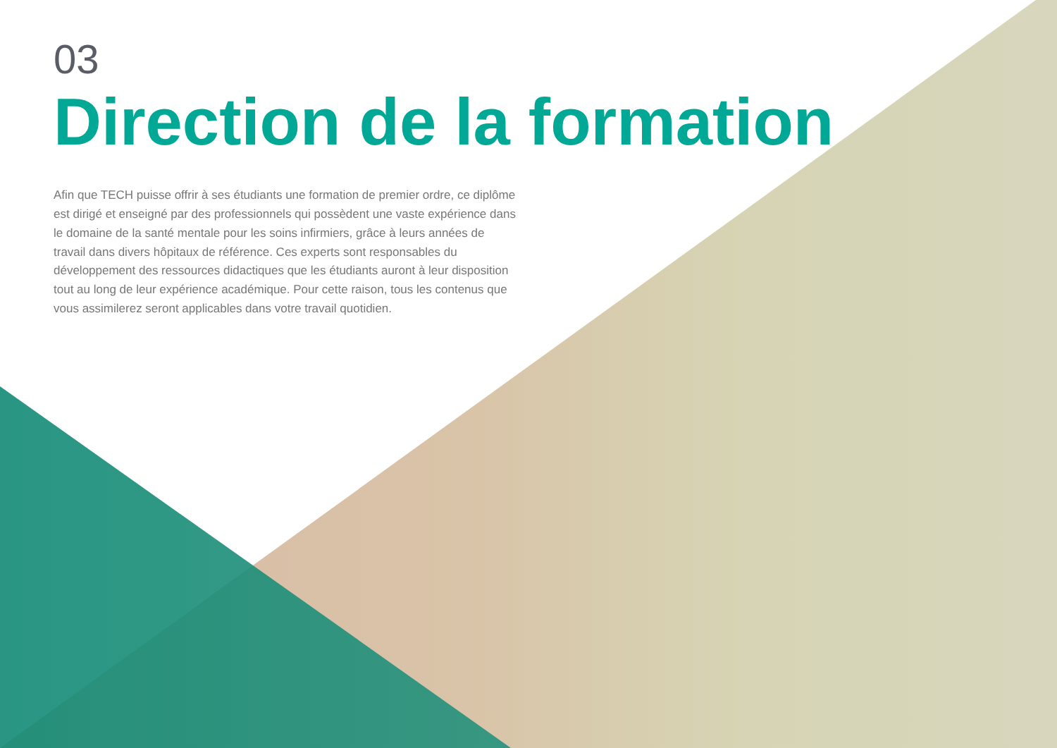03
Direction de la formation
Afin que TECH puisse offrir à ses étudiants une formation de premier ordre, ce diplôme est dirigé et enseigné par des professionnels qui possèdent une vaste expérience dans le domaine de la santé mentale pour les soins infirmiers, grâce à leurs années de travail dans divers hôpitaux de référence. Ces experts sont responsables du développement des ressources didactiques que les étudiants auront à leur disposition tout au long de leur expérience académique. Pour cette raison, tous les contenus que vous assimilerez seront applicables dans votre travail quotidien.